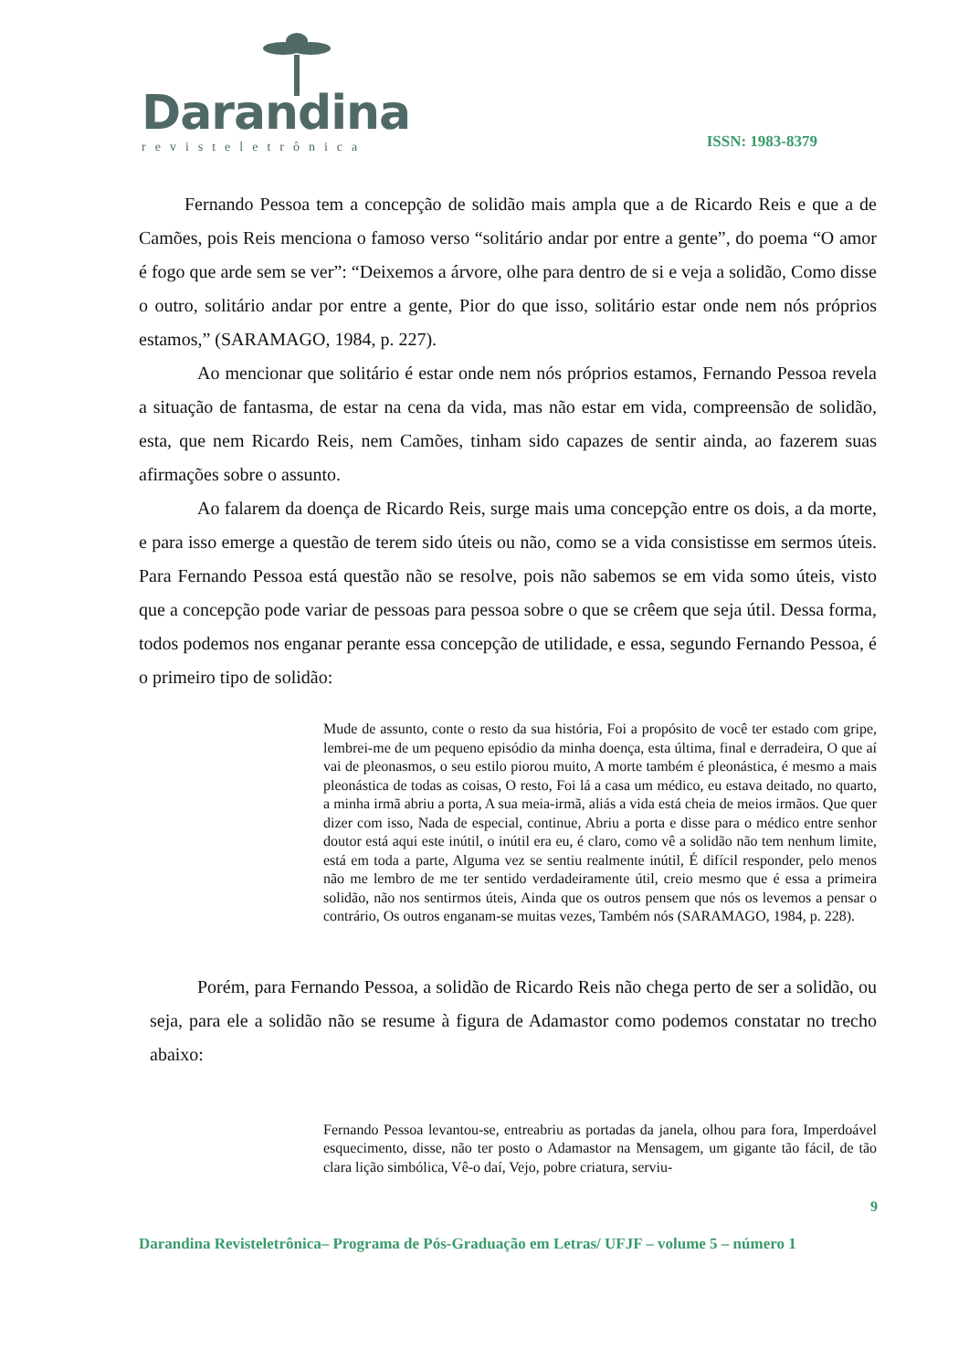Darandina
revisteletrônica
ISSN: 1983-8379
Fernando Pessoa tem a concepção de solidão mais ampla que a de Ricardo Reis e que a de Camões, pois Reis menciona o famoso verso “solitário andar por entre a gente”, do poema “O amor é fogo que arde sem se ver”: “Deixemos a árvore, olhe para dentro de si e veja a solidão, Como disse o outro, solitário andar por entre a gente, Pior do que isso, solitário estar onde nem nós próprios estamos,” (SARAMAGO, 1984, p. 227).
Ao mencionar que solitário é estar onde nem nós próprios estamos, Fernando Pessoa revela a situação de fantasma, de estar na cena da vida, mas não estar em vida, compreensão de solidão, esta, que nem Ricardo Reis, nem Camões, tinham sido capazes de sentir ainda, ao fazerem suas afirmações sobre o assunto.
Ao falarem da doença de Ricardo Reis, surge mais uma concepção entre os dois, a da morte, e para isso emerge a questão de terem sido úteis ou não, como se a vida consistisse em sermos úteis. Para Fernando Pessoa está questão não se resolve, pois não sabemos se em vida somo úteis, visto que a concepção pode variar de pessoas para pessoa sobre o que se crêem que seja útil. Dessa forma, todos podemos nos enganar perante essa concepção de utilidade, e essa, segundo Fernando Pessoa, é o primeiro tipo de solidão:
Mude de assunto, conte o resto da sua história, Foi a propósito de você ter estado com gripe, lembrei-me de um pequeno episódio da minha doença, esta última, final e derradeira, O que aí vai de pleonasmos, o seu estilo piorou muito, A morte também é pleonástica, é mesmo a mais pleonástica de todas as coisas, O resto, Foi lá a casa um médico, eu estava deitado, no quarto, a minha irmã abriu a porta, A sua meia-irmã, aliás a vida está cheia de meios irmãos. Que quer dizer com isso, Nada de especial, continue, Abriu a porta e disse para o médico entre senhor doutor está aqui este inútil, o inútil era eu, é claro, como vê a solidão não tem nenhum limite, está em toda a parte, Alguma vez se sentiu realmente inútil, É difícil responder, pelo menos não me lembro de me ter sentido verdadeiramente útil, creio mesmo que é essa a primeira solidão, não nos sentirmos úteis, Ainda que os outros pensem que nós os levemos a pensar o contrário, Os outros enganam-se muitas vezes, Também nós (SARAMAGO, 1984, p. 228).
Porém, para Fernando Pessoa, a solidão de Ricardo Reis não chega perto de ser a solidão, ou seja, para ele a solidão não se resume à figura de Adamastor como podemos constatar no trecho abaixo:
Fernando Pessoa levantou-se, entreabriu as portadas da janela, olhou para fora, Imperdoável esquecimento, disse, não ter posto o Adamastor na Mensagem, um gigante tão fácil, de tão clara lição simbólica, Vê-o daí, Vejo, pobre criatura, serviu-
9
Darandina Revisteletrônica– Programa de Pós-Graduação em Letras/ UFJF – volume 5 – número 1